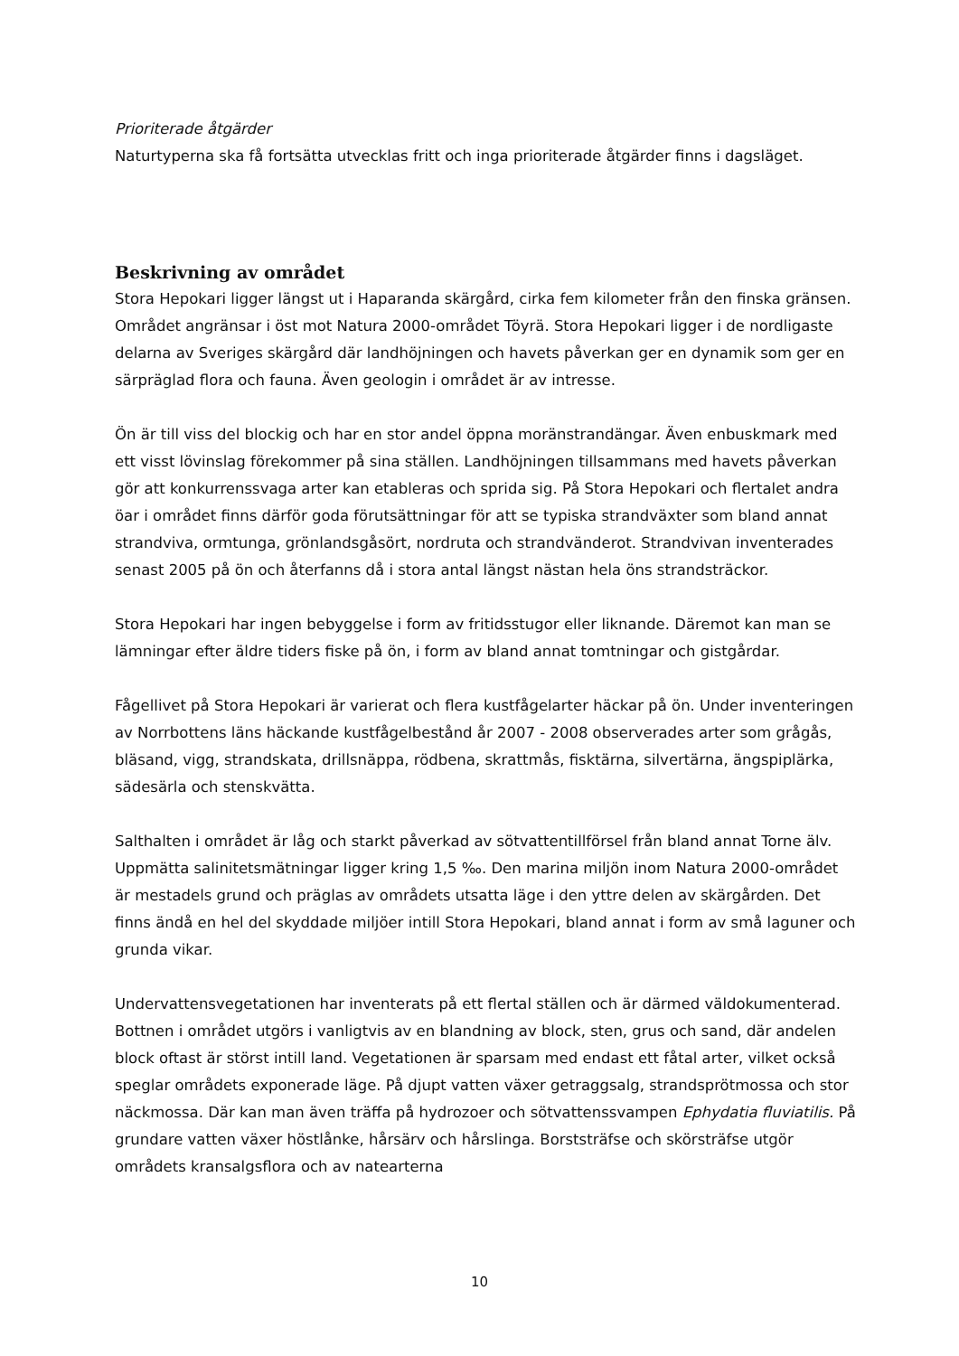Prioriterade åtgärder
Naturtyperna ska få fortsätta utvecklas fritt och inga prioriterade åtgärder finns i dagsläget.
Beskrivning av området
Stora Hepokari ligger längst ut i Haparanda skärgård, cirka fem kilometer från den finska gränsen. Området angränsar i öst mot Natura 2000-området Töyrä. Stora Hepokari ligger i de nordligaste delarna av Sveriges skärgård där landhöjningen och havets påverkan ger en dynamik som ger en särpräglad flora och fauna. Även geologin i området är av intresse.
Ön är till viss del blockig och har en stor andel öppna moränstrandängar. Även enbuskmark med ett visst lövinslag förekommer på sina ställen. Landhöjningen tillsammans med havets påverkan gör att konkurrenssvaga arter kan etableras och sprida sig. På Stora Hepokari och flertalet andra öar i området finns därför goda förutsättningar för att se typiska strandväxter som bland annat strandviva, ormtunga, grönlandsgåsört, nordruta och strandvänderot. Strandvivan inventerades senast 2005 på ön och återfanns då i stora antal längst nästan hela öns strandsträckor.
Stora Hepokari har ingen bebyggelse i form av fritidsstugor eller liknande. Däremot kan man se lämningar efter äldre tiders fiske på ön, i form av bland annat tomtningar och gistgårdar.
Fågellivet på Stora Hepokari är varierat och flera kustfågelarter häckar på ön. Under inventeringen av Norrbottens läns häckande kustfågelbestånd år 2007 - 2008 observerades arter som grågås, bläsand, vigg, strandskata, drillsnäppa, rödbena, skrattmås, fisktärna, silvertärna, ängspiplärka, sädesärla och stenskvätta.
Salthalten i området är låg och starkt påverkad av sötvattentillförsel från bland annat Torne älv. Uppmätta salinitetsmätningar ligger kring 1,5 ‰. Den marina miljön inom Natura 2000-området är mestadels grund och präglas av områdets utsatta läge i den yttre delen av skärgården. Det finns ändå en hel del skyddade miljöer intill Stora Hepokari, bland annat i form av små laguner och grunda vikar.
Undervattensvegetationen har inventerats på ett flertal ställen och är därmed väldokumenterad. Bottnen i området utgörs i vanligtvis av en blandning av block, sten, grus och sand, där andelen block oftast är störst intill land. Vegetationen är sparsam med endast ett fåtal arter, vilket också speglar områdets exponerade läge. På djupt vatten växer getraggsalg, strandsprötmossa och stor näckmossa. Där kan man även träffa på hydrozoer och sötvattenssvampen Ephydatia fluviatilis. På grundare vatten växer höstlånke, hårsärv och hårslinga. Borststräfse och skörsträfse utgör områdets kransalgsflora och av natearterna
10